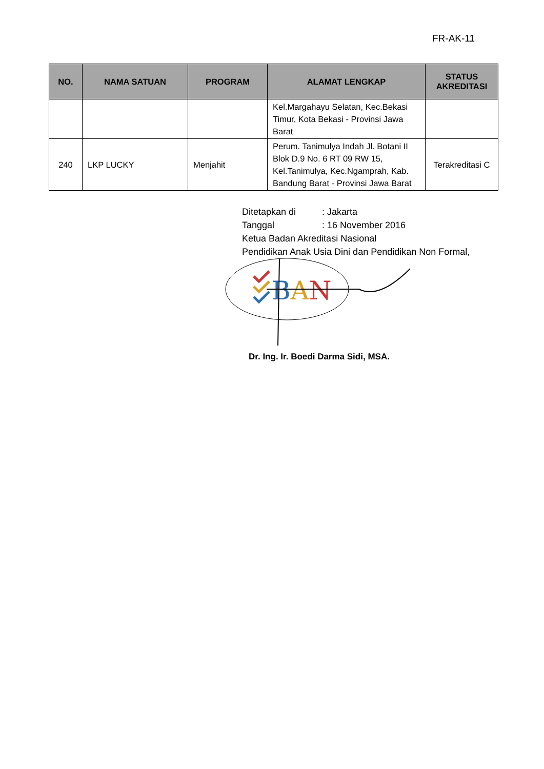FR-AK-11
| NO. | NAMA SATUAN | PROGRAM | ALAMAT LENGKAP | STATUS AKREDITASI |
| --- | --- | --- | --- | --- |
| | | | Kel.Margahayu Selatan, Kec.Bekasi Timur, Kota Bekasi - Provinsi Jawa Barat | |
| 240 | LKP LUCKY | Menjahit | Perum. Tanimulya Indah Jl. Botani II Blok D.9 No. 6 RT 09 RW 15, Kel.Tanimulya, Kec.Ngamprah, Kab. Bandung Barat - Provinsi Jawa Barat | Terakreditasi C |
Ditetapkan di: Jakarta
Tanggal: 16 November 2016
Ketua Badan Akreditasi Nasional
Pendidikan Anak Usia Dini dan Pendidikan Non Formal,
BAN
Dr. Ing. Ir. Boedi Darma Sidi, MSA.